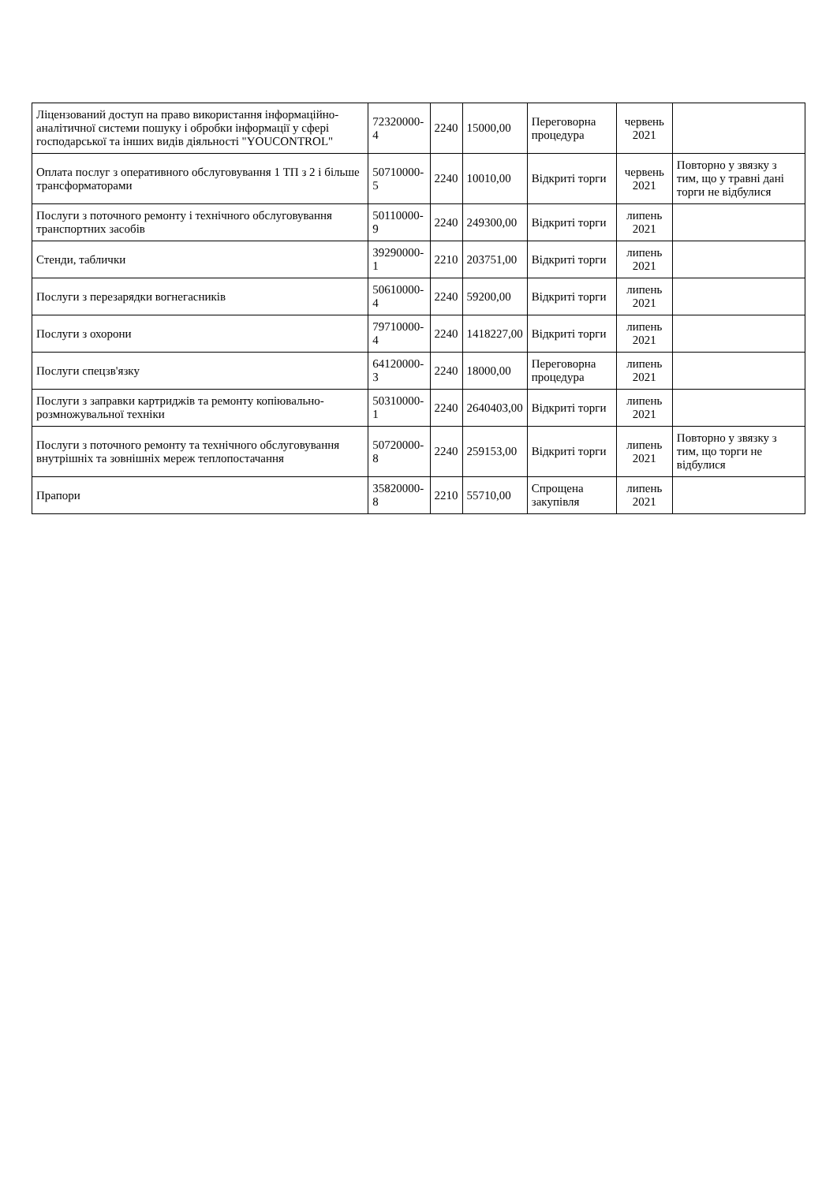| Ліцензований доступ на право використання інформаційно-аналітичної системи пошуку і обробки інформації у сфері господарської та інших видів діяльності "YOUCONTROL" | 72320000-4 | 2240 | 15000,00 | Переговорна процедура | червень 2021 | |
| Оплата послуг з оперативного обслуговування 1 ТП з 2 і більше трансформаторами | 50710000-5 | 2240 | 10010,00 | Відкриті торги | червень 2021 | Повторно у звязку з тим, що у травні дані торги не відбулися |
| Послуги з поточного ремонту і технічного обслуговування транспортних засобів | 50110000-9 | 2240 | 249300,00 | Відкриті торги | липень 2021 | |
| Стенди, таблички | 39290000-1 | 2210 | 203751,00 | Відкриті торги | липень 2021 | |
| Послуги з перезарядки вогнегасників | 50610000-4 | 2240 | 59200,00 | Відкриті торги | липень 2021 | |
| Послуги з охорони | 79710000-4 | 2240 | 1418227,00 | Відкриті торги | липень 2021 | |
| Послуги спецзв'язку | 64120000-3 | 2240 | 18000,00 | Переговорна процедура | липень 2021 | |
| Послуги з заправки картриджів та ремонту копіювально-розмножувальної техніки | 50310000-1 | 2240 | 2640403,00 | Відкриті торги | липень 2021 | |
| Послуги з поточного ремонту та технічного обслуговування внутрішніх та зовнішніх мереж теплопостачання | 50720000-8 | 2240 | 259153,00 | Відкриті торги | липень 2021 | Повторно у звязку з тим, що торги не відбулися |
| Прапори | 35820000-8 | 2210 | 55710,00 | Спрощена закупівля | липень 2021 | |